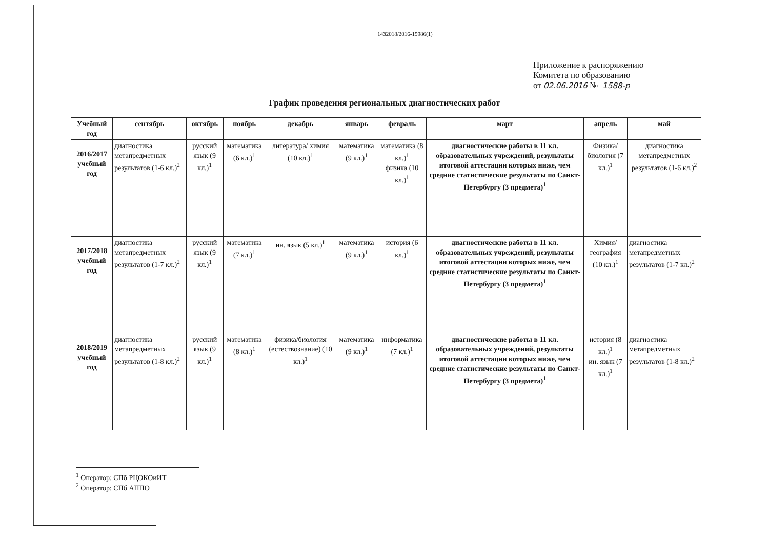1432018/2016-15986(1)
Приложение к распоряжению
Комитета по образованию
от 02.06.2016 № 1588-р
График проведения региональных диагностических работ
| Учебный год | сентябрь | октябрь | ноябрь | декабрь | январь | февраль | март | апрель | май |
| --- | --- | --- | --- | --- | --- | --- | --- | --- | --- |
| 2016/2017 учебный год | диагностика метапредметных результатов (1-6 кл.)<sup>2</sup> | русский язык (9 кл.)<sup>1</sup> | математика (6 кл.)<sup>1</sup> | литература/ химия (10 кл.)<sup>1</sup> | математика (9 кл.)<sup>1</sup> | математика (8 кл.)<sup>1</sup> физика (10 кл.)<sup>1</sup> | диагностические работы в 11 кл. образовательных учреждений, результаты итоговой аттестации которых ниже, чем средние статистические результаты по Санкт-Петербургу (3 предмета)<sup>1</sup> | Физика/ биология (7 кл.)<sup>1</sup> | диагностика метапредметных результатов (1-6 кл.)<sup>2</sup> |
| 2017/2018 учебный год | диагностика метапредметных результатов (1-7 кл.)<sup>2</sup> | русский язык (9 кл.)<sup>1</sup> | математика (7 кл.)<sup>1</sup> | ин. язык (5 кл.)<sup>1</sup> | математика (9 кл.)<sup>1</sup> | история (6 кл.)<sup>1</sup> | диагностические работы в 11 кл. образовательных учреждений, результаты итоговой аттестации которых ниже, чем средние статистические результаты по Санкт-Петербургу (3 предмета)<sup>1</sup> | Химия/ география (10 кл.)<sup>1</sup> | диагностика метапредметных результатов (1-7 кл.)<sup>2</sup> |
| 2018/2019 учебный год | диагностика метапредметных результатов (1-8 кл.)<sup>2</sup> | русский язык (9 кл.)<sup>1</sup> | математика (8 кл.)<sup>1</sup> | физика/биология (естествознание) (10 кл.)<sup>1</sup> | математика (9 кл.)<sup>1</sup> | информатика (7 кл.)<sup>1</sup> | диагностические работы в 11 кл. образовательных учреждений, результаты итоговой аттестации которых ниже, чем средние статистические результаты по Санкт-Петербургу (3 предмета)<sup>1</sup> | история (8 кл.)<sup>1</sup> ин. язык (7 кл.)<sup>1</sup> | диагностика метапредметных результатов (1-8 кл.)<sup>2</sup> |
<sup>1</sup> Оператор: СПб РЦОКОиИТ
<sup>2</sup> Оператор: СПб АППО